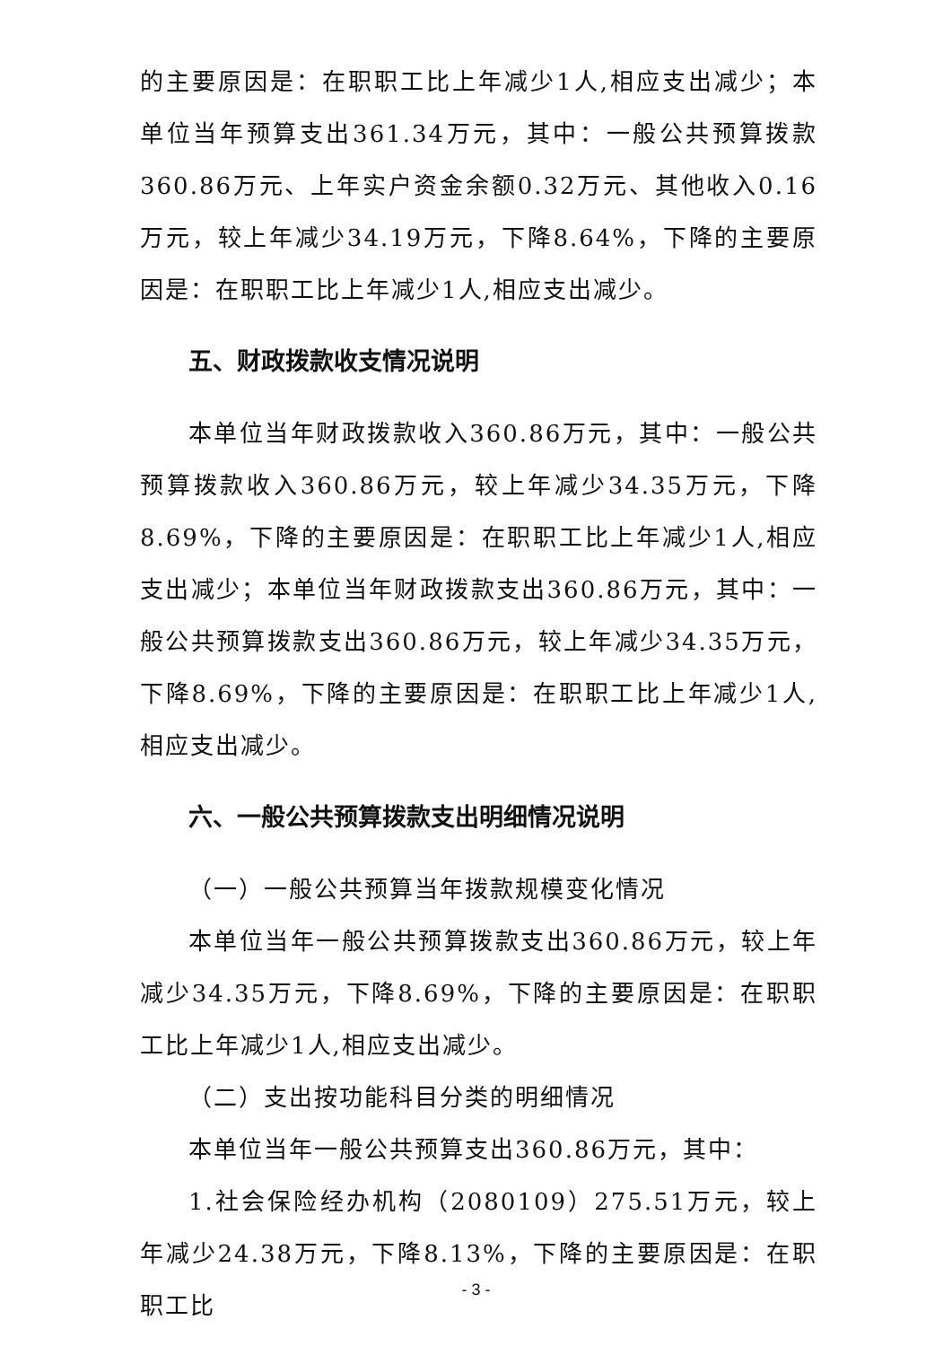的主要原因是：在职职工比上年减少1人,相应支出减少；本单位当年预算支出361.34万元，其中：一般公共预算拨款360.86万元、上年实户资金余额0.32万元、其他收入0.16万元，较上年减少34.19万元，下降8.64%，下降的主要原因是：在职职工比上年减少1人,相应支出减少。
五、财政拨款收支情况说明
本单位当年财政拨款收入360.86万元，其中：一般公共预算拨款收入360.86万元，较上年减少34.35万元，下降8.69%，下降的主要原因是：在职职工比上年减少1人,相应支出减少；本单位当年财政拨款支出360.86万元，其中：一般公共预算拨款支出360.86万元，较上年减少34.35万元，下降8.69%，下降的主要原因是：在职职工比上年减少1人,相应支出减少。
六、一般公共预算拨款支出明细情况说明
（一）一般公共预算当年拨款规模变化情况
本单位当年一般公共预算拨款支出360.86万元，较上年减少34.35万元，下降8.69%，下降的主要原因是：在职职工比上年减少1人,相应支出减少。
（二）支出按功能科目分类的明细情况
本单位当年一般公共预算支出360.86万元，其中：
1.社会保险经办机构（2080109）275.51万元，较上年减少24.38万元，下降8.13%，下降的主要原因是：在职职工比
- 3 -